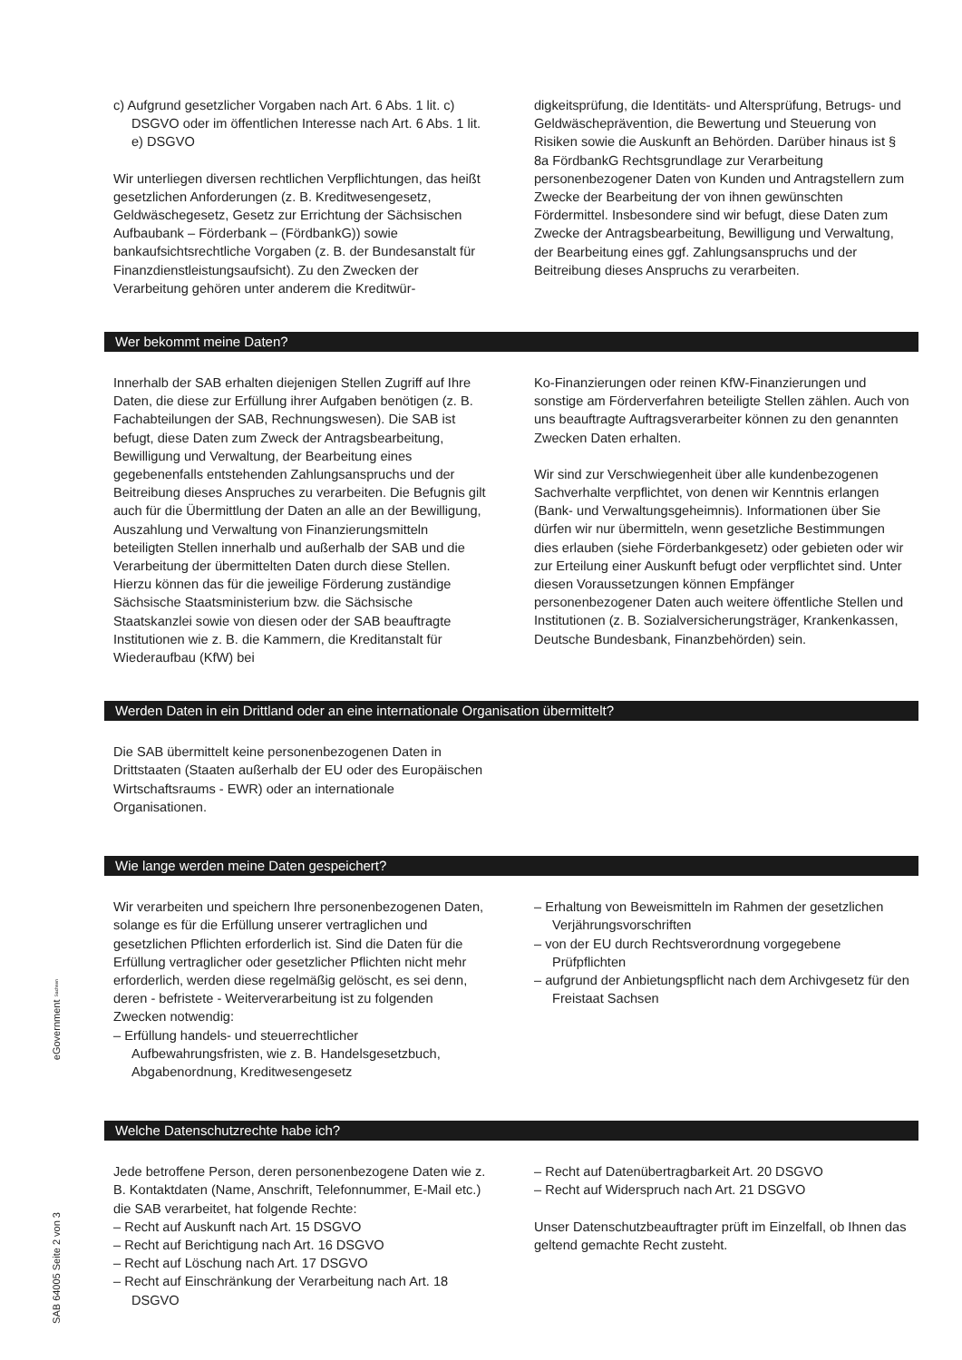c) Aufgrund gesetzlicher Vorgaben nach Art. 6 Abs. 1 lit. c) DSGVO oder im öffentlichen Interesse nach Art. 6 Abs. 1 lit. e) DSGVO
Wir unterliegen diversen rechtlichen Verpflichtungen, das heißt gesetzlichen Anforderungen (z. B. Kreditwesengesetz, Geldwäschegesetz, Gesetz zur Errichtung der Sächsischen Aufbaubank – Förderbank – (FördbankG)) sowie bankaufsichtsrechtliche Vorgaben (z. B. der Bundesanstalt für Finanzdienstleistungsaufsicht). Zu den Zwecken der Verarbeitung gehören unter anderem die Kreditwür-
digkeitsprüfung, die Identitäts- und Altersprüfung, Betrugs- und Geldwäscheprävention, die Bewertung und Steuerung von Risiken sowie die Auskunft an Behörden. Darüber hinaus ist § 8a FördbankG Rechtsgrundlage zur Verarbeitung personenbezogener Daten von Kunden und Antragstellern zum Zwecke der Bearbeitung der von ihnen gewünschten Fördermittel. Insbesondere sind wir befugt, diese Daten zum Zwecke der Antragsbearbeitung, Bewilligung und Verwaltung, der Bearbeitung eines ggf. Zahlungsanspruchs und der Beitreibung dieses Anspruchs zu verarbeiten.
Wer bekommt meine Daten?
Innerhalb der SAB erhalten diejenigen Stellen Zugriff auf Ihre Daten, die diese zur Erfüllung ihrer Aufgaben benötigen (z. B. Fachabteilungen der SAB, Rechnungswesen). Die SAB ist befugt, diese Daten zum Zweck der Antragsbearbeitung, Bewilligung und Verwaltung, der Bearbeitung eines gegebenenfalls entstehenden Zahlungsanspruchs und der Beitreibung dieses Anspruches zu verarbeiten. Die Befugnis gilt auch für die Übermittlung der Daten an alle an der Bewilligung, Auszahlung und Verwaltung von Finanzierungsmitteln beteiligten Stellen innerhalb und außerhalb der SAB und die Verarbeitung der übermittelten Daten durch diese Stellen. Hierzu können das für die jeweilige Förderung zuständige Sächsische Staatsministerium bzw. die Sächsische Staatskanzlei sowie von diesen oder der SAB beauftragte Institutionen wie z. B. die Kammern, die Kreditanstalt für Wiederaufbau (KfW) bei
Ko-Finanzierungen oder reinen KfW-Finanzierungen und sonstige am Förderverfahren beteiligte Stellen zählen. Auch von uns beauftragte Auftragsverarbeiter können zu den genannten Zwecken Daten erhalten.
Wir sind zur Verschwiegenheit über alle kundenbezogenen Sachverhalte verpflichtet, von denen wir Kenntnis erlangen (Bank- und Verwaltungsgeheimnis). Informationen über Sie dürfen wir nur übermitteln, wenn gesetzliche Bestimmungen dies erlauben (siehe Förderbankgesetz) oder gebieten oder wir zur Erteilung einer Auskunft befugt oder verpflichtet sind. Unter diesen Voraussetzungen können Empfänger personenbezogener Daten auch weitere öffentliche Stellen und Institutionen (z. B. Sozialversicherungsträger, Krankenkassen, Deutsche Bundesbank, Finanzbehörden) sein.
Werden Daten in ein Drittland oder an eine internationale Organisation übermittelt?
Die SAB übermittelt keine personenbezogenen Daten in Drittstaaten (Staaten außerhalb der EU oder des Europäischen Wirtschaftsraums - EWR) oder an internationale Organisationen.
Wie lange werden meine Daten gespeichert?
Wir verarbeiten und speichern Ihre personenbezogenen Daten, solange es für die Erfüllung unserer vertraglichen und gesetzlichen Pflichten erforderlich ist. Sind die Daten für die Erfüllung vertraglicher oder gesetzlicher Pflichten nicht mehr erforderlich, werden diese regelmäßig gelöscht, es sei denn, deren - befristete - Weiterverarbeitung ist zu folgenden Zwecken notwendig:
– Erfüllung handels- und steuerrechtlicher Aufbewahrungsfristen, wie z. B. Handelsgesetzbuch, Abgabenordnung, Kreditwesengesetz
– Erhaltung von Beweismitteln im Rahmen der gesetzlichen Verjährungsvorschriften
– von der EU durch Rechtsverordnung vorgegebene Prüfpflichten
– aufgrund der Anbietungspflicht nach dem Archivgesetz für den Freistaat Sachsen
Welche Datenschutzrechte habe ich?
Jede betroffene Person, deren personenbezogene Daten wie z. B. Kontaktdaten (Name, Anschrift, Telefonnummer, E-Mail etc.) die SAB verarbeitet, hat folgende Rechte:
– Recht auf Auskunft nach Art. 15 DSGVO
– Recht auf Berichtigung nach Art. 16 DSGVO
– Recht auf Löschung nach Art. 17 DSGVO
– Recht auf Einschränkung der Verarbeitung nach Art. 18 DSGVO
– Recht auf Datenübertragbarkeit Art. 20 DSGVO
– Recht auf Widerspruch nach Art. 21 DSGVO
Unser Datenschutzbeauftragter prüft im Einzelfall, ob Ihnen das geltend gemachte Recht zusteht.
eGovernment Sachsen
SAB 64005 Seite 2 von 3